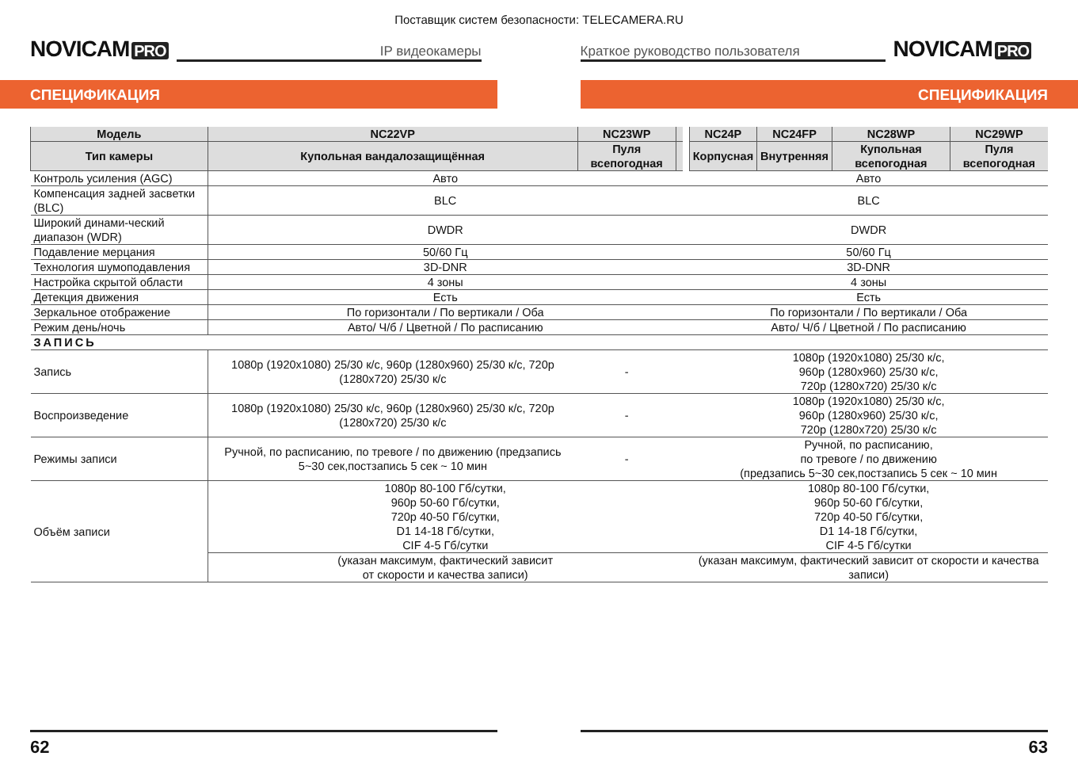Поставщик систем безопасности: TELECAMERA.RU
NOVICAM PRO
IP видеокамеры
Краткое руководство пользователя
NOVICAM PRO
СПЕЦИФИКАЦИЯ СПЕЦИФИКАЦИЯ
| Модель | NC22VP | NC23WP | | | NC24P | NC24FP | NC28WP | NC29WP |
| --- | --- | --- | --- | --- | --- | --- | --- | --- |
| Тип камеры | Купольная вандалозащищённая | Пуля всепогодная | | | Корпусная | Внутренняя | Купольная всепогодная | Пуля всепогодная |
| Контроль усиления (AGC) | Авто | | | | Авто | | | |
| Компенсация задней засветки (BLC) | BLC | | | | BLC | | | |
| Широкий динами-ческий диапазон (WDR) | DWDR | | | | DWDR | | | |
| Подавление мерцания | 50/60 Гц | | | | 50/60 Гц | | | |
| Технология шумоподавления | 3D-DNR | | | | 3D-DNR | | | |
| Настройка скрытой области | 4 зоны | | | | 4 зоны | | | |
| Детекция движения | Есть | | | | Есть | | | |
| Зеркальное отображение | По горизонтали / По вертикали / Оба | | | | По горизонтали / По вертикали / Оба | | | |
| Режим день/ночь | Авто/ Ч/б / Цветной / По расписанию | | | | Авто/ Ч/б / Цветной / По расписанию | | | |
| ЗАПИСЬ | | | | | | | | |
| Запись | 1080p (1920x1080) 25/30 к/с, 960p (1280x960) 25/30 к/с, 720p (1280x720) 25/30 к/с | - | | | 1080p (1920x1080) 25/30 к/с, 960p (1280x960) 25/30 к/с, 720p (1280x720) 25/30 к/с | | | |
| Воспроизведение | 1080p (1920x1080) 25/30 к/с, 960p (1280x960) 25/30 к/с, 720p (1280x720) 25/30 к/с | - | | | 1080p (1920x1080) 25/30 к/с, 960p (1280x960) 25/30 к/с, 720p (1280x720) 25/30 к/с | | | |
| Режимы записи | Ручной, по расписанию, по тревоге / по движению (предзапись 5~30 сек,постзапись 5 сек ~ 10 мин | - | | | Ручной, по расписанию, по тревоге / по движению (предзапись 5~30 сек,постзапись 5 сек ~ 10 мин | | | |
| Объём записи | 1080p 80-100 Гб/сутки, 960p 50-60 Гб/сутки, 720p 40-50 Гб/сутки, D1 14-18 Гб/сутки, CIF 4-5 Гб/сутки | | | | 1080p 80-100 Гб/сутки, 960p 50-60 Гб/сутки, 720p 40-50 Гб/сутки, D1 14-18 Гб/сутки, CIF 4-5 Гб/сутки | | | |
| | (указан максимум, фактический зависит от скорости и качества записи) | | | | (указан максимум, фактический зависит от скорости и качества записи) | | | |
62 63